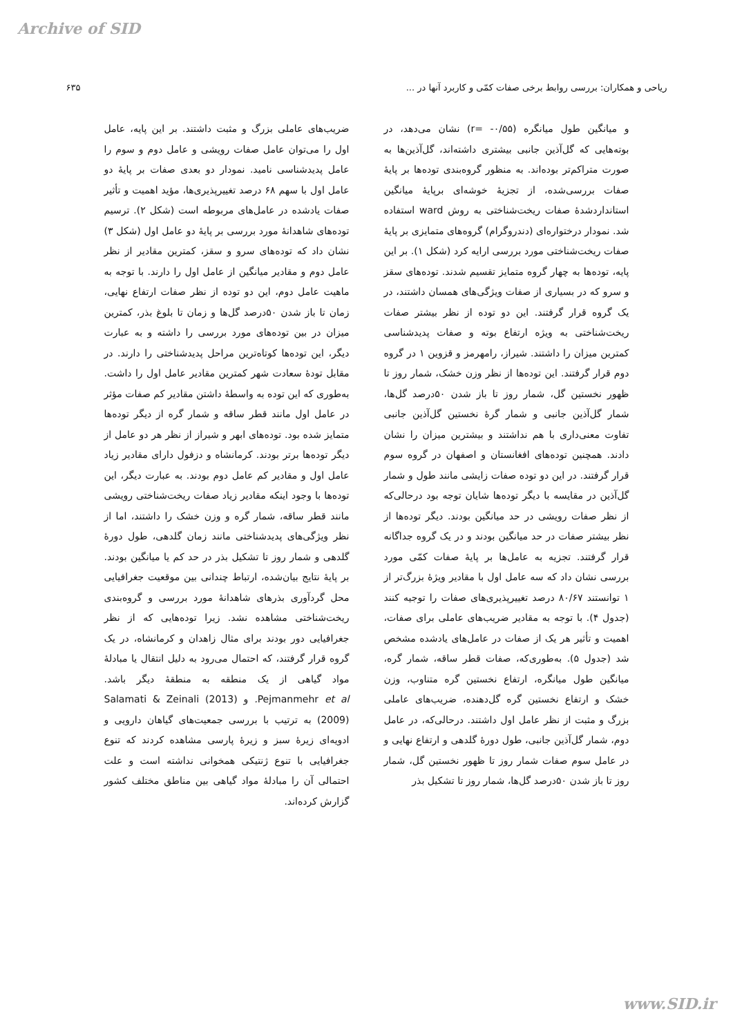Archive of SID
ریاحی و همکاران: بررسی روابط برخی صفات کمّی و کاربرد آنها در ... ۶۳۵
و میانگین طول میانگره (r= -۰/۵۵) نشان می‌دهد، در بوته‌هایی که گل‌آذین جانبی بیشتری داشته‌اند، گل‌آذین‌ها به صورت متراکم‌تر بوده‌اند. به منظور گروه‌بندی توده‌ها بر پایهٔ صفات بررسی‌شده، از تجزیهٔ خوشه‌ای برپایهٔ میانگین استانداردشدهٔ صفات ریخت‌شناختی به روش ward استفاده شد. نمودار درختواره‌ای (دندروگرام) گروه‌های متمایزی بر پایهٔ صفات ریخت‌شناختی مورد بررسی ارایه کرد (شکل ۱). بر این پایه، توده‌ها به چهار گروه متمایز تقسیم شدند. توده‌های سقز و سرو که در بسیاری از صفات ویژگی‌های همسان داشتند، در یک گروه قرار گرفتند. این دو توده از نظر بیشتر صفات ریخت‌شناختی به ویژه ارتفاع بوته و صفات پدیدشناسی کمترین میزان را داشتند. شیراز، رامهرمز و قزوین ۱ در گروه دوم قرار گرفتند. این توده‌ها از نظر وزن خشک، شمار روز تا ظهور نخستین گل، شمار روز تا باز شدن ۵۰درصد گل‌ها، شمار گل‌آذین جانبی و شمار گرهٔ نخستین گل‌آذین جانبی تفاوت معنی‌داری با هم نداشتند و بیشترین میزان را نشان دادند. همچنین توده‌های افغانستان و اصفهان در گروه سوم قرار گرفتند. در این دو توده صفات زایشی مانند طول و شمار گل‌آذین در مقایسه با دیگر توده‌ها شایان توجه بود درحالی‌که از نظر صفات رویشی در حد میانگین بودند. دیگر توده‌ها از نظر بیشتر صفات در حد میانگین بودند و در یک گروه جداگانه قرار گرفتند. تجزیه به عامل‌ها بر پایهٔ صفات کمّی مورد بررسی نشان داد که سه عامل اول با مقادیر ویژهٔ بزرگ‌تر از ۱ توانستند ۸۰/۶۷ درصد تغییرپذیری‌های صفات را توجیه کنند (جدول ۴). با توجه به مقادیر ضریب‌های عاملی برای صفات، اهمیت و تأثیر هر یک از صفات در عامل‌های یادشده مشخص شد (جدول ۵). به‌طوری‌که، صفات قطر ساقه، شمار گره، میانگین طول میانگره، ارتفاع نخستین گره متناوب، وزن خشک و ارتفاع نخستین گره گل‌دهنده، ضریب‌های عاملی بزرگ و مثبت از نظر عامل اول داشتند. درحالی‌که، در عامل دوم، شمار گل‌آذین جانبی، طول دورهٔ گلدهی و ارتفاع نهایی و در عامل سوم صفات شمار روز تا ظهور نخستین گل، شمار روز تا باز شدن ۵۰درصد گل‌ها، شمار روز تا تشکیل بذر
ضریب‌های عاملی بزرگ و مثبت داشتند. بر این پایه، عامل اول را می‌توان عامل صفات رویشی و عامل دوم و سوم را عامل پدیدشناسی نامید. نمودار دو بعدی صفات بر پایهٔ دو عامل اول با سهم ۶۸ درصد تغییرپذیری‌ها، مؤید اهمیت و تأثیر صفات یادشده در عامل‌های مربوطه است (شکل ۲). ترسیم توده‌های شاهدانهٔ مورد بررسی بر پایهٔ دو عامل اول (شکل ۳) نشان داد که توده‌های سرو و سقز، کمترین مقادیر از نظر عامل دوم و مقادیر میانگین از عامل اول را دارند. با توجه به ماهیت عامل دوم، این دو توده از نظر صفات ارتفاع نهایی، زمان تا باز شدن ۵۰درصد گل‌ها و زمان تا بلوغ بذر، کمترین میزان در بین توده‌های مورد بررسی را داشته و به عبارت دیگر، این توده‌ها کوتاه‌ترین مراحل پدیدشناختی را دارند. در مقابل تودهٔ سعادت شهر کمترین مقادیر عامل اول را داشت. به‌طوری که این توده به واسطهٔ داشتن مقادیر کم صفات مؤثر در عامل اول مانند قطر ساقه و شمار گره از دیگر توده‌ها متمایز شده بود. توده‌های ابهر و شیراز از نظر هر دو عامل از دیگر توده‌ها برتر بودند. کرمانشاه و دزفول دارای مقادیر زیاد عامل اول و مقادیر کم عامل دوم بودند. به عبارت دیگر، این توده‌ها با وجود اینکه مقادیر زیاد صفات ریخت‌شناختی رویشی مانند قطر ساقه، شمار گره و وزن خشک را داشتند، اما از نظر ویژگی‌های پدیدشناختی مانند زمان گلدهی، طول دورهٔ گلدهی و شمار روز تا تشکیل بذر در حد کم یا میانگین بودند. بر پایهٔ نتایج بیان‌شده، ارتباط چندانی بین موقعیت جغرافیایی محل گردآوری بذرهای شاهدانهٔ مورد بررسی و گروه‌بندی ریخت‌شناختی مشاهده نشد. زیرا توده‌هایی که از نظر جغرافیایی دور بودند برای مثال زاهدان و کرمانشاه، در یک گروه قرار گرفتند، که احتمال می‌رود به دلیل انتقال یا مبادلهٔ مواد گیاهی از یک منطقه به منطقهٔ دیگر باشد. Pejmanmehr et al. و (2013) Salamati & Zeinali (2009) به ترتیب با بررسی جمعیت‌های گیاهان دارویی و ادویه‌ای زیرهٔ سبز و زیرهٔ پارسی مشاهده کردند که تنوع جغرافیایی با تنوع ژنتیکی همخوانی نداشته است و علت احتمالی آن را مبادلهٔ مواد گیاهی بین مناطق مختلف کشور گزارش کرده‌اند.
www.SID.ir